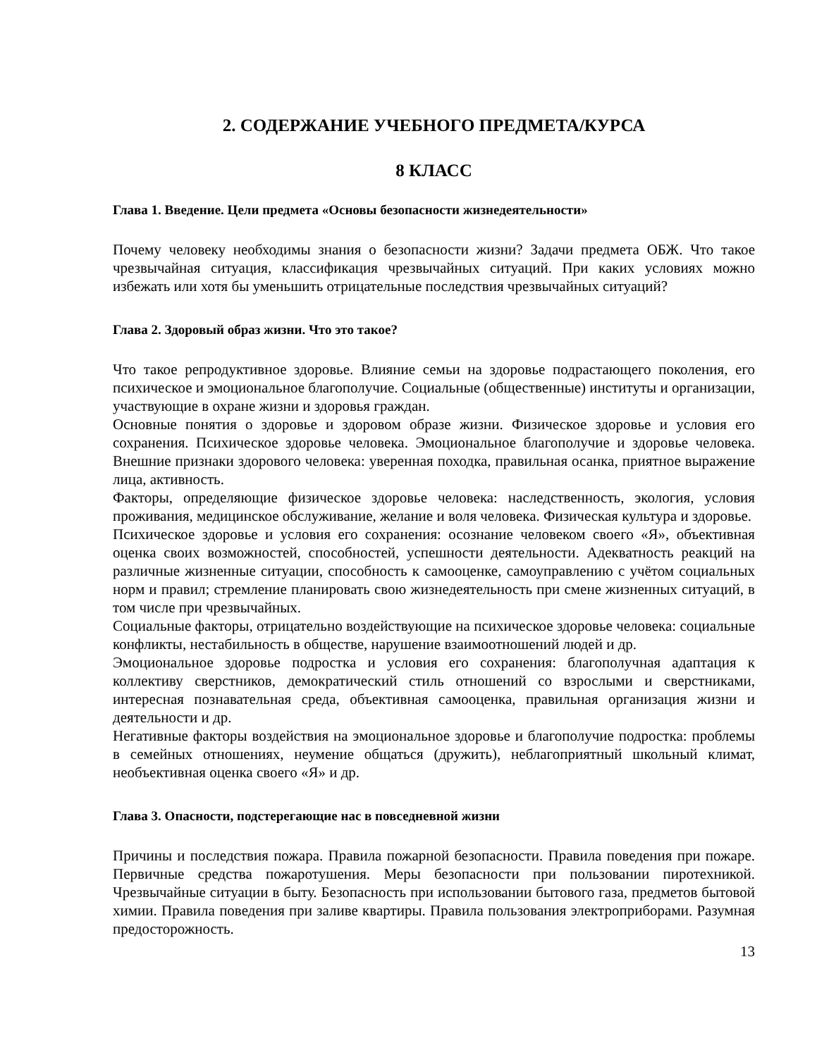2. СОДЕРЖАНИЕ УЧЕБНОГО ПРЕДМЕТА/КУРСА
8 КЛАСС
Глава 1. Введение. Цели предмета «Основы безопасности жизнедеятельности»
Почему человеку необходимы знания о безопасности жизни? Задачи предмета ОБЖ. Что такое чрезвычайная ситуация, классификация чрезвычайных ситуаций. При каких условиях можно избежать или хотя бы уменьшить отрицательные последствия чрезвычайных ситуаций?
Глава 2. Здоровый образ жизни. Что это такое?
Что такое репродуктивное здоровье. Влияние семьи на здоровье подрастающего поколения, его психическое и эмоциональное благополучие. Социальные (общественные) институты и организации, участвующие в охране жизни и здоровья граждан.
Основные понятия о здоровье и здоровом образе жизни. Физическое здоровье и условия его сохранения. Психическое здоровье человека. Эмоциональное благополучие и здоровье человека. Внешние признаки здорового человека: уверенная походка, правильная осанка, приятное выражение лица, активность.
Факторы, определяющие физическое здоровье человека: наследственность, экология, условия проживания, медицинское обслуживание, желание и воля человека. Физическая культура и здоровье.
Психическое здоровье и условия его сохранения: осознание человеком своего «Я», объективная оценка своих возможностей, способностей, успешности деятельности. Адекватность реакций на различные жизненные ситуации, способность к самооценке, самоуправлению с учётом социальных норм и правил; стремление планировать свою жизнедеятельность при смене жизненных ситуаций, в том числе при чрезвычайных.
Социальные факторы, отрицательно воздействующие на психическое здоровье человека: социальные конфликты, нестабильность в обществе, нарушение взаимоотношений людей и др.
Эмоциональное здоровье подростка и условия его сохранения: благополучная адаптация к коллективу сверстников, демократический стиль отношений со взрослыми и сверстниками, интересная познавательная среда, объективная самооценка, правильная организация жизни и деятельности и др.
Негативные факторы воздействия на эмоциональное здоровье и благополучие подростка: проблемы в семейных отношениях, неумение общаться (дружить), неблагоприятный школьный климат, необъективная оценка своего «Я» и др.
Глава 3. Опасности, подстерегающие нас в повседневной жизни
Причины и последствия пожара. Правила пожарной безопасности. Правила поведения при пожаре. Первичные средства пожаротушения. Меры безопасности при пользовании пиротехникой. Чрезвычайные ситуации в быту. Безопасность при использовании бытового газа, предметов бытовой химии. Правила поведения при заливе квартиры. Правила пользования электроприборами. Разумная предосторожность.
13